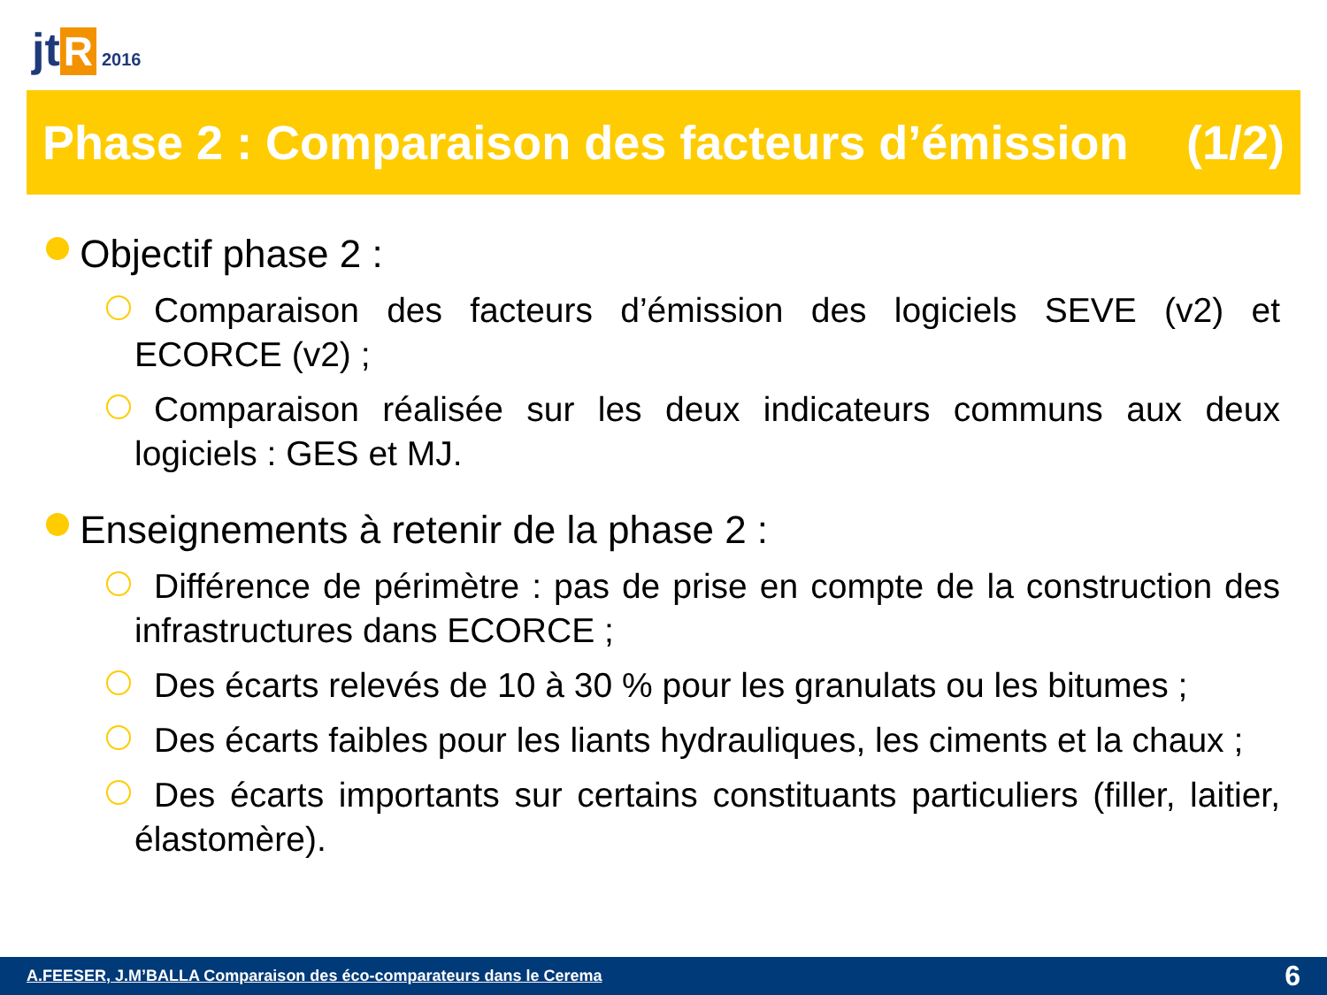jt R 2016
Phase 2 : Comparaison des facteurs d’émission (1/2)
Objectif phase 2 :
Comparaison des facteurs d’émission des logiciels SEVE (v2) et ECORCE (v2) ;
Comparaison réalisée sur les deux indicateurs communs aux deux logiciels : GES et MJ.
Enseignements à retenir de la phase 2 :
Différence de périmètre : pas de prise en compte de la construction des infrastructures dans ECORCE ;
Des écarts relevés de 10 à 30 % pour les granulats ou les bitumes ;
Des écarts faibles pour les liants hydrauliques, les ciments et la chaux ;
Des écarts importants sur certains constituants particuliers (filler, laitier, élastomère).
A.FEESER, J.M’BALLA Comparaison des éco-comparateurs dans le Cerema 6